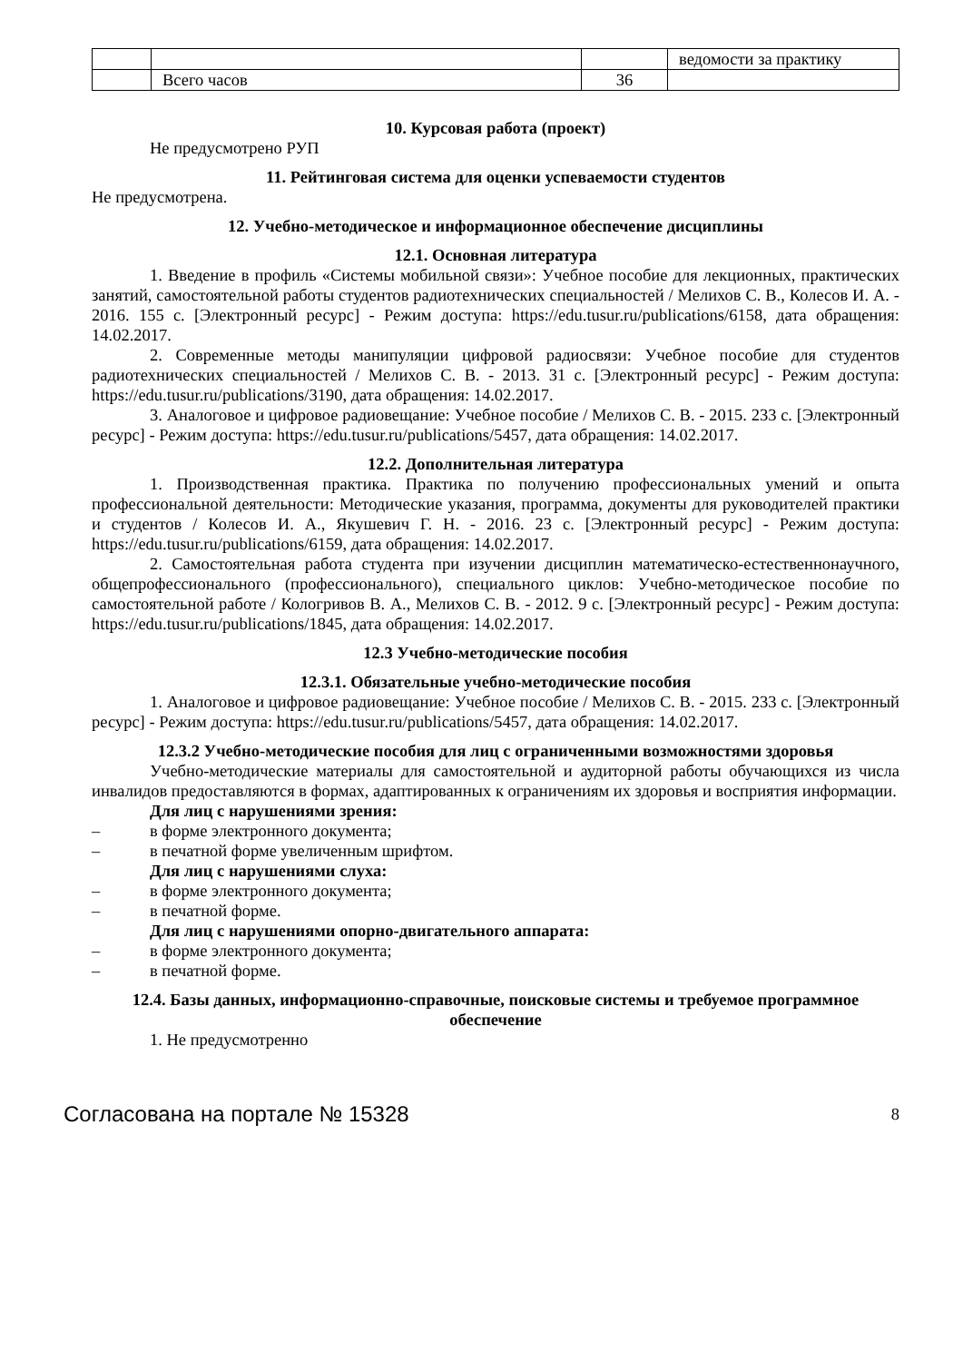| | | | ведомости за практику |
| | Всего часов | 36 | |
10. Курсовая работа (проект)
Не предусмотрено РУП
11. Рейтинговая система для оценки успеваемости студентов
Не предусмотрена.
12. Учебно-методическое и информационное обеспечение дисциплины
12.1. Основная литература
1. Введение в профиль «Системы мобильной связи»: Учебное пособие для лекционных, практических занятий, самостоятельной работы студентов радиотехнических специальностей / Мелихов С. В., Колесов И. А. - 2016. 155 с. [Электронный ресурс] - Режим доступа: https://edu.tusur.ru/publications/6158, дата обращения: 14.02.2017.
2. Современные методы манипуляции цифровой радиосвязи: Учебное пособие для студентов радиотехнических специальностей / Мелихов С. В. - 2013. 31 с. [Электронный ресурс] - Режим доступа: https://edu.tusur.ru/publications/3190, дата обращения: 14.02.2017.
3. Аналоговое и цифровое радиовещание: Учебное пособие / Мелихов С. В. - 2015. 233 с. [Электронный ресурс] - Режим доступа: https://edu.tusur.ru/publications/5457, дата обращения: 14.02.2017.
12.2. Дополнительная литература
1. Производственная практика. Практика по получению профессиональных умений и опыта профессиональной деятельности: Методические указания, программа, документы для руководителей практики и студентов / Колесов И. А., Якушевич Г. Н. - 2016. 23 с. [Электронный ресурс] - Режим доступа: https://edu.tusur.ru/publications/6159, дата обращения: 14.02.2017.
2. Самостоятельная работа студента при изучении дисциплин математическо-естественнонаучного, общепрофессионального (профессионального), специального циклов: Учебно-методическое пособие по самостоятельной работе / Кологривов В. А., Мелихов С. В. - 2012. 9 с. [Электронный ресурс] - Режим доступа: https://edu.tusur.ru/publications/1845, дата обращения: 14.02.2017.
12.3 Учебно-методические пособия
12.3.1. Обязательные учебно-методические пособия
1. Аналоговое и цифровое радиовещание: Учебное пособие / Мелихов С. В. - 2015. 233 с. [Электронный ресурс] - Режим доступа: https://edu.tusur.ru/publications/5457, дата обращения: 14.02.2017.
12.3.2 Учебно-методические пособия для лиц с ограниченными возможностями здоровья
Учебно-методические материалы для самостоятельной и аудиторной работы обучающихся из числа инвалидов предоставляются в формах, адаптированных к ограничениям их здоровья и восприятия информации.
Для лиц с нарушениями зрения:
– в форме электронного документа;
– в печатной форме увеличенным шрифтом.
Для лиц с нарушениями слуха:
– в форме электронного документа;
– в печатной форме.
Для лиц с нарушениями опорно-двигательного аппарата:
– в форме электронного документа;
– в печатной форме.
12.4. Базы данных, информационно-справочные, поисковые системы и требуемое программное обеспечение
1. Не предусмотренно
Согласована на портале № 15328 8